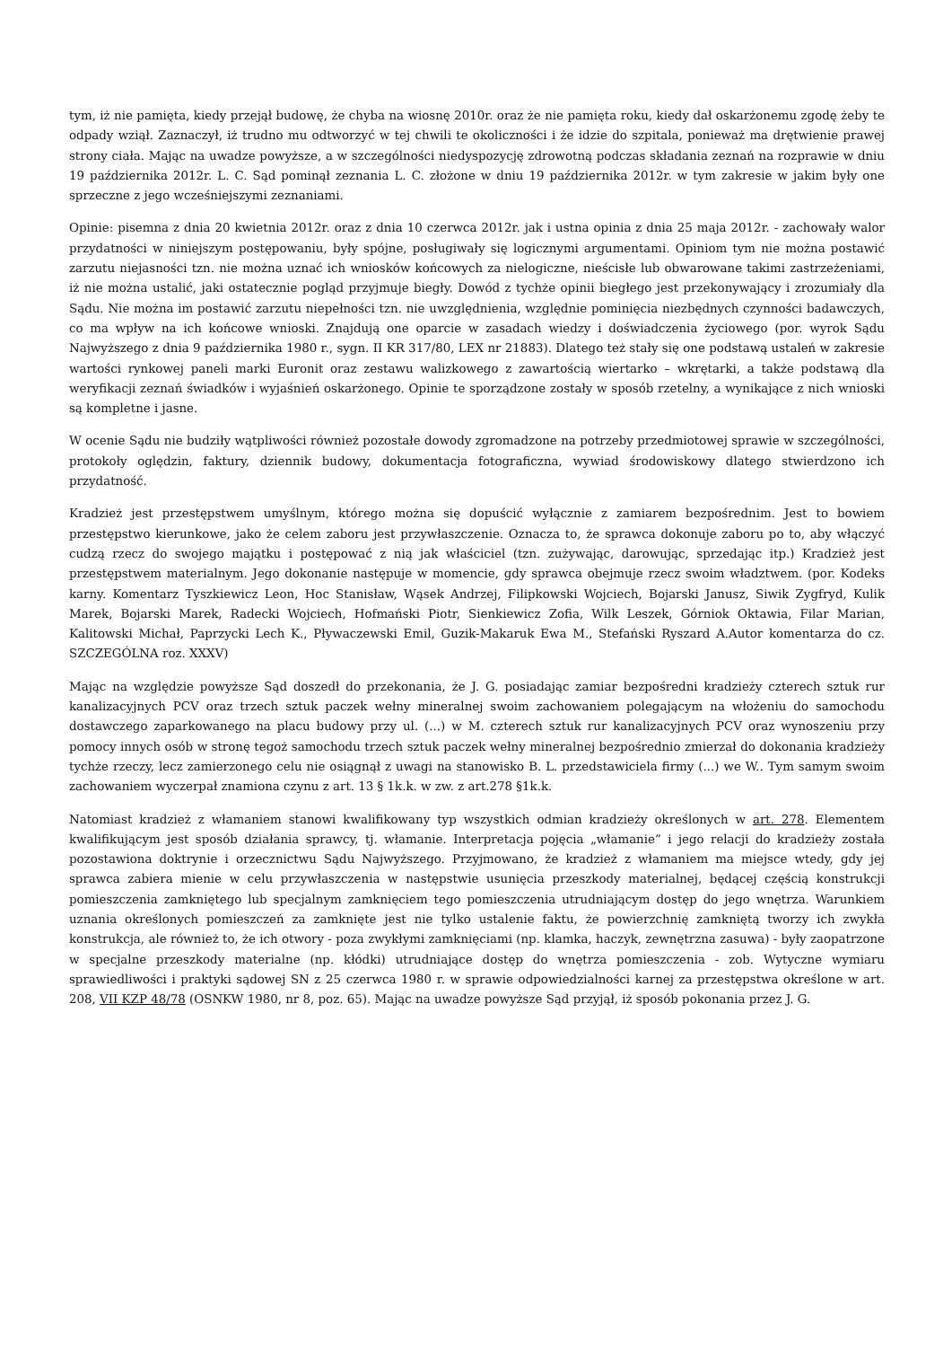tym, iż nie pamięta, kiedy przejął budowę, że chyba na wiosnę 2010r. oraz że nie pamięta roku, kiedy dał oskarżonemu zgodę żeby te odpady wziął. Zaznaczył, iż trudno mu odtworzyć w tej chwili te okoliczności i że idzie do szpitala, ponieważ ma drętwienie prawej strony ciała. Mając na uwadze powyższe, a w szczególności niedyspozycję zdrowotną podczas składania zeznań na rozprawie w dniu 19 października 2012r. L. C. Sąd pominął zeznania L. C. złożone w dniu 19 października 2012r. w tym zakresie w jakim były one sprzeczne z jego wcześniejszymi zeznaniami.
Opinie: pisemna z dnia 20 kwietnia 2012r. oraz z dnia 10 czerwca 2012r. jak i ustna opinia z dnia 25 maja 2012r. - zachowały walor przydatności w niniejszym postępowaniu, były spójne, posługiwały się logicznymi argumentami. Opiniom tym nie można postawić zarzutu niejasności tzn. nie można uznać ich wniosków końcowych za nielogiczne, nieścisłe lub obwarowane takimi zastrzeżeniami, iż nie można ustalić, jaki ostatecznie pogląd przyjmuje biegły. Dowód z tychże opinii biegłego jest przekonywający i zrozumiały dla Sądu. Nie można im postawić zarzutu niepełności tzn. nie uwzględnienia, względnie pominięcia niezbędnych czynności badawczych, co ma wpływ na ich końcowe wnioski. Znajdują one oparcie w zasadach wiedzy i doświadczenia życiowego (por. wyrok Sądu Najwyższego z dnia 9 października 1980 r., sygn. II KR 317/80, LEX nr 21883). Dlatego też stały się one podstawą ustaleń w zakresie wartości rynkowej paneli marki Euronit oraz zestawu walizkowego z zawartością wiertarko – wkrętarki, a także podstawą dla weryfikacji zeznań świadków i wyjaśnień oskarżonego. Opinie te sporządzone zostały w sposób rzetelny, a wynikające z nich wnioski są kompletne i jasne.
W ocenie Sądu nie budziły wątpliwości również pozostałe dowody zgromadzone na potrzeby przedmiotowej sprawie w szczególności, protokoły oględzin, faktury, dziennik budowy, dokumentacja fotograficzna, wywiad środowiskowy dlatego stwierdzono ich przydatność.
Kradzież jest przestępstwem umyślnym, którego można się dopuścić wyłącznie z zamiarem bezpośrednim. Jest to bowiem przestępstwo kierunkowe, jako że celem zaboru jest przywłaszczenie. Oznacza to, że sprawca dokonuje zaboru po to, aby włączyć cudzą rzecz do swojego majątku i postępować z nią jak właściciel (tzn. zużywając, darowując, sprzedając itp.) Kradzież jest przestępstwem materialnym. Jego dokonanie następuje w momencie, gdy sprawca obejmuje rzecz swoim władztwem. (por. Kodeks karny. Komentarz Tyszkiewicz Leon, Hoc Stanisław, Wąsek Andrzej, Filipkowski Wojciech, Bojarski Janusz, Siwik Zygfryd, Kulik Marek, Bojarski Marek, Radecki Wojciech, Hofmański Piotr, Sienkiewicz Zofia, Wilk Leszek, Górniok Oktawia, Filar Marian, Kalitowski Michał, Paprzycki Lech K., Pływaczewski Emil, Guzik-Makaruk Ewa M., Stefański Ryszard A.Autor komentarza do cz. SZCZEGÓLNA roz. XXXV)
Mając na względzie powyższe Sąd doszedł do przekonania, że J. G. posiadając zamiar bezpośredni kradzieży czterech sztuk rur kanalizacyjnych PCV oraz trzech sztuk paczek wełny mineralnej swoim zachowaniem polegającym na włożeniu do samochodu dostawczego zaparkowanego na placu budowy przy ul. (...) w M. czterech sztuk rur kanalizacyjnych PCV oraz wynoszeniu przy pomocy innych osób w stronę tegoż samochodu trzech sztuk paczek wełny mineralnej bezpośrednio zmierzał do dokonania kradzieży tychże rzeczy, lecz zamierzonego celu nie osiągnął z uwagi na stanowisko B. L. przedstawiciela firmy (...) we W.. Tym samym swoim zachowaniem wyczerpał znamiona czynu z art. 13 § 1k.k. w zw. z art.278 §1k.k.
Natomiast kradzież z włamaniem stanowi kwalifikowany typ wszystkich odmian kradzieży określonych w art. 278. Elementem kwalifikującym jest sposób działania sprawcy, tj. włamanie. Interpretacja pojęcia „włamanie” i jego relacji do kradzieży została pozostawiona doktrynie i orzecznictwu Sądu Najwyższego. Przyjmowano, że kradzież z włamaniem ma miejsce wtedy, gdy jej sprawca zabiera mienie w celu przywłaszczenia w następstwie usunięcia przeszkody materialnej, będącej częścią konstrukcji pomieszczenia zamkniętego lub specjalnym zamknięciem tego pomieszczenia utrudniającym dostęp do jego wnętrza. Warunkiem uznania określonych pomieszczeń za zamknięte jest nie tylko ustalenie faktu, że powierzchnię zamkniętą tworzy ich zwykła konstrukcja, ale również to, że ich otwory - poza zwykłymi zamknięciami (np. klamka, haczyk, zewnętrzna zasuwa) - były zaopatrzone w specjalne przeszkody materialne (np. kłódki) utrudniające dostęp do wnętrza pomieszczenia - zob. Wytyczne wymiaru sprawiedliwości i praktyki sądowej SN z 25 czerwca 1980 r. w sprawie odpowiedzialności karnej za przestępstwa określone w art. 208, VII KZP 48/78 (OSNKW 1980, nr 8, poz. 65). Mając na uwadze powyższe Sąd przyjął, iż sposób pokonania przez J. G.